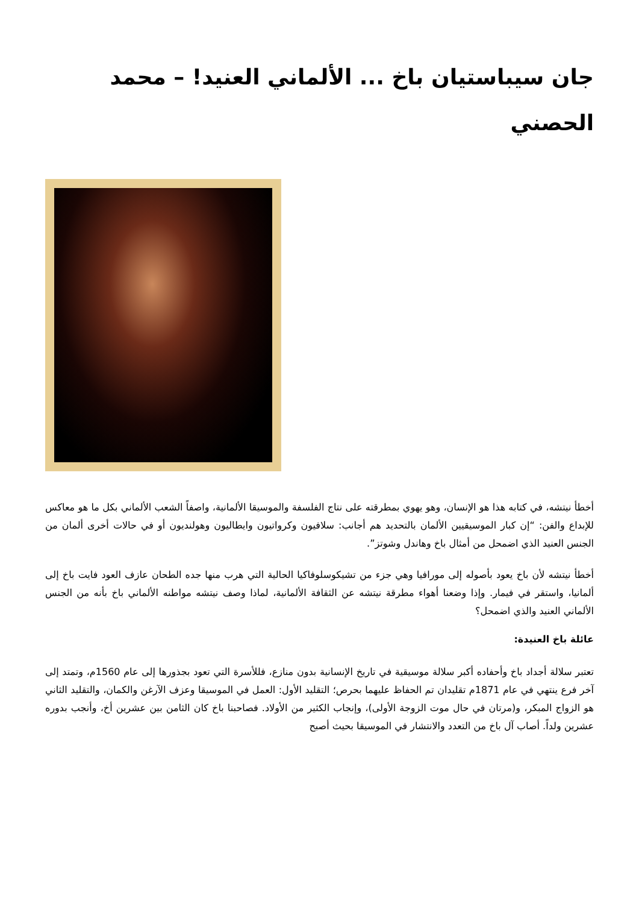جان سيباستيان باخ ... الألماني العنيد! – محمد الحصني
أخطأ نيتشه، في كتابه هذا هو الإنسان، وهو يهوي بمطرقته على نتاج الفلسفة والموسيقا الألمانية، واصفاً الشعب الألماني بكل ما هو معاكس للإبداع والفن: “إن كبار الموسيقيين الألمان بالتحديد هم أجانب: سلافيون وكرواتيون وايطاليون وهولنديون أو في حالات أخرى ألمان من الجنس العنيد الذي اضمحل من أمثال باخ وهاندل وشوتز”.
أخطأ نيتشه لأن باخ يعود بأصوله إلى مورافيا وهي جزء من تشيكوسلوفاكيا الحالية التي هرب منها جده الطحان عازف العود فايت باخ إلى ألمانيا، واستقر في فيمار. وإذا وضعنا أهواء مطرقة نيتشه عن الثقافة الألمانية، لماذا وصف نيتشه مواطنه الألماني باخ بأنه من الجنس الألماني العنيد والذي اضمحل؟
عائلة باخ العنيدة:
تعتبر سلالة أجداد باخ وأحفاده أكبر سلالة موسيقية في تاريخ الإنسانية بدون منازع، فللأسرة التي تعود بجذورها إلى عام 1560م، وتمتد إلى آخر فرع ينتهي في عام 1871م تقليدان تم الحفاظ عليهما بحرص؛ التقليد الأول: العمل في الموسيقا وعزف الآرغن والكمان، والتقليد الثاني هو الزواج المبكر، و(مرتان في حال موت الزوجة الأولى)، وإنجاب الكثير من الأولاد. فصاحبنا باخ كان الثامن بين عشرين أخ، وأنجب بدوره عشرين ولداً. أصاب آل باخ من التعدد والانتشار في الموسيقا بحيث أصبح